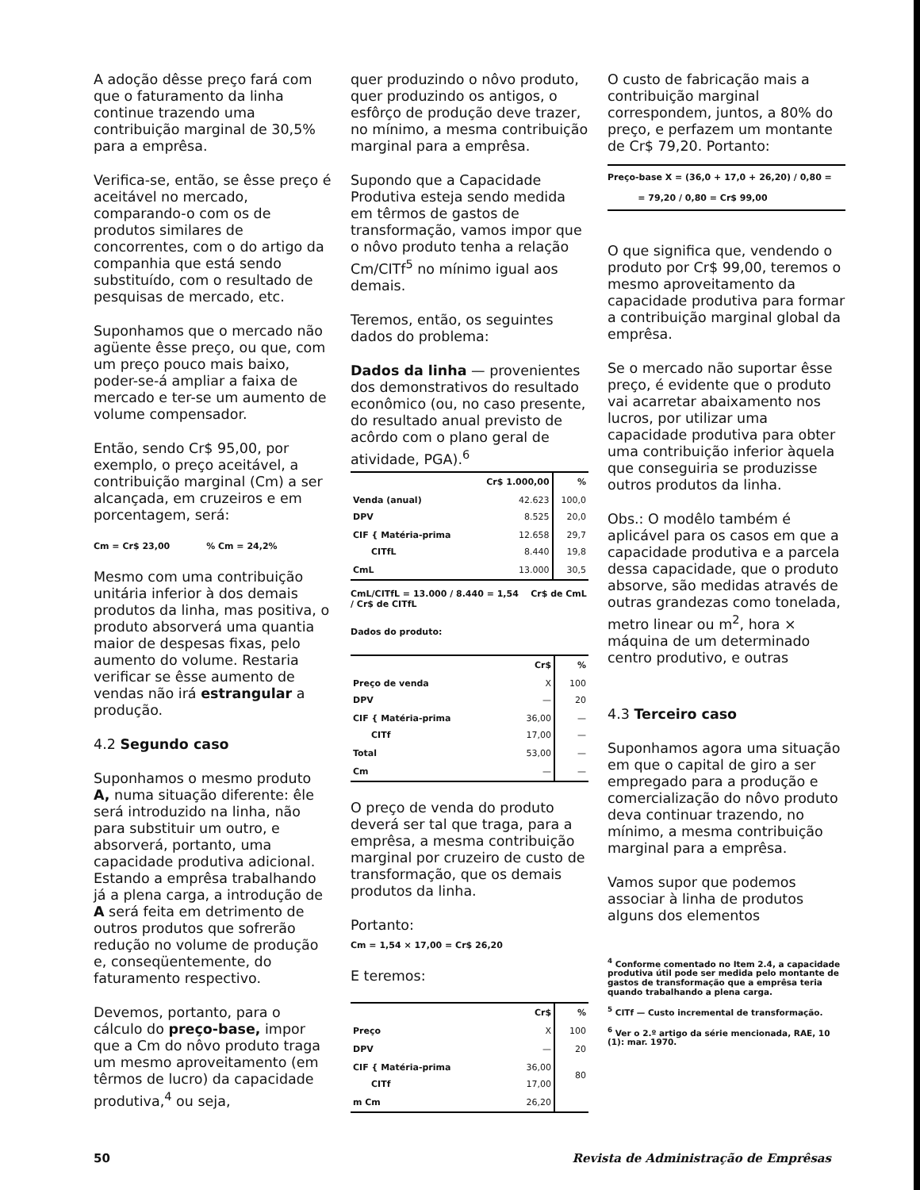A adoção dêsse preço fará com que o faturamento da linha continue trazendo uma contribuição marginal de 30,5% para a emprêsa.
Verifica-se, então, se êsse preço é aceitável no mercado, comparando-o com os de produtos similares de concorrentes, com o do artigo da companhia que está sendo substituído, com o resultado de pesquisas de mercado, etc.
Suponhamos que o mercado não agüente êsse preço, ou que, com um preço pouco mais baixo, poder-se-á ampliar a faixa de mercado e ter-se um aumento de volume compensador.
Então, sendo Cr$ 95,00, por exemplo, o preço aceitável, a contribuição marginal (Cm) a ser alcançada, em cruzeiros e em porcentagem, será:
Cm = Cr$ 23,00 % Cm = 24,2%
Mesmo com uma contribuição unitária inferior à dos demais produtos da linha, mas positiva, o produto absorverá uma quantia maior de despesas fixas, pelo aumento do volume. Restaria verificar se êsse aumento de vendas não irá estrangular a produção.
4.2 Segundo caso
Suponhamos o mesmo produto A, numa situação diferente: êle será introduzido na linha, não para substituir um outro, e absorverá, portanto, uma capacidade produtiva adicional. Estando a emprêsa trabalhando já a plena carga, a introdução de A será feita em detrimento de outros produtos que sofrerão redução no volume de produção e, conseqüentemente, do faturamento respectivo.
Devemos, portanto, para o cálculo do preço-base, impor que a Cm do nôvo produto traga um mesmo aproveitamento (em têrmos de lucro) da capacidade produtiva,<sup>4</sup> ou seja,
quer produzindo o nôvo produto, quer produzindo os antigos, o esfôrço de produção deve trazer, no mínimo, a mesma contribuição marginal para a emprêsa.
Supondo que a Capacidade Produtiva esteja sendo medida em têrmos de gastos de transformação, vamos impor que o nôvo produto tenha a relação Cm/CITf<sup>5</sup> no mínimo igual aos demais.
Teremos, então, os seguintes dados do problema:
Dados da linha — provenientes dos demonstrativos do resultado econômico (ou, no caso presente, do resultado anual previsto de acôrdo com o plano geral de atividade, PGA).<sup>6</sup>
| | Cr$ 1.000,00 | % |
| --- | --- | --- |
| Venda (anual) DPV | 42.623 8.525 | 100,0 20,0 |
| CIF { Matéria-prima CITfL | 12.658 8.440 | 29,7 19,8 |
| CmL | 13.000 | 30,5 |
CmL/CITfL = 13.000 / 8.440 = 1,54 Cr$ de CmL / Cr$ de CITfL
Dados do produto:
| | Cr$ | % |
| --- | --- | --- |
| Preço de venda DPV | X — | 100 20 |
| CIF { Matéria-prima CITf | 36,00 17,00 | — — |
| Total | 53,00 | — |
| Cm | — | — |
O preço de venda do produto deverá ser tal que traga, para a emprêsa, a mesma contribuição marginal por cruzeiro de custo de transformação, que os demais produtos da linha.
Portanto:
Cm = 1,54 × 17,00 = Cr$ 26,20
E teremos:
| | Cr$ | % |
| --- | --- | --- |
| Preço | X | 100 |
| DPV | — | 20 |
| CIF { Matéria-prima CITf | 36,00 17,00 | 80 |
| m Cm | 26,20 | |
O custo de fabricação mais a contribuição marginal correspondem, juntos, a 80% do preço, e perfazem um montante de Cr$ 79,20. Portanto:
Preço-base X = (36,0 + 17,0 + 26,20) / 0,80 =
= 79,20 / 0,80 = Cr$ 99,00
O que significa que, vendendo o produto por Cr$ 99,00, teremos o mesmo aproveitamento da capacidade produtiva para formar a contribuição marginal global da emprêsa.
Se o mercado não suportar êsse preço, é evidente que o produto vai acarretar abaixamento nos lucros, por utilizar uma capacidade produtiva para obter uma contribuição inferior àquela que conseguiria se produzisse outros produtos da linha.
Obs.: O modêlo também é aplicável para os casos em que a capacidade produtiva e a parcela dessa capacidade, que o produto absorve, são medidas através de outras grandezas como tonelada, metro linear ou m<sup>2</sup>, hora × máquina de um determinado centro produtivo, e outras
4.3 Terceiro caso
Suponhamos agora uma situação em que o capital de giro a ser empregado para a produção e comercialização do nôvo produto deva continuar trazendo, no mínimo, a mesma contribuição marginal para a emprêsa.
Vamos supor que podemos associar à linha de produtos alguns dos elementos
<sup>4</sup> Conforme comentado no Item 2.4, a capacidade produtiva útil pode ser medida pelo montante de gastos de transformação que a emprêsa teria quando trabalhando a plena carga.
<sup>5</sup> CITf — Custo incremental de transformação.
<sup>6</sup> Ver o 2.º artigo da série mencionada, RAE, 10 (1): mar. 1970.
50 Revista de Administração de Emprêsas